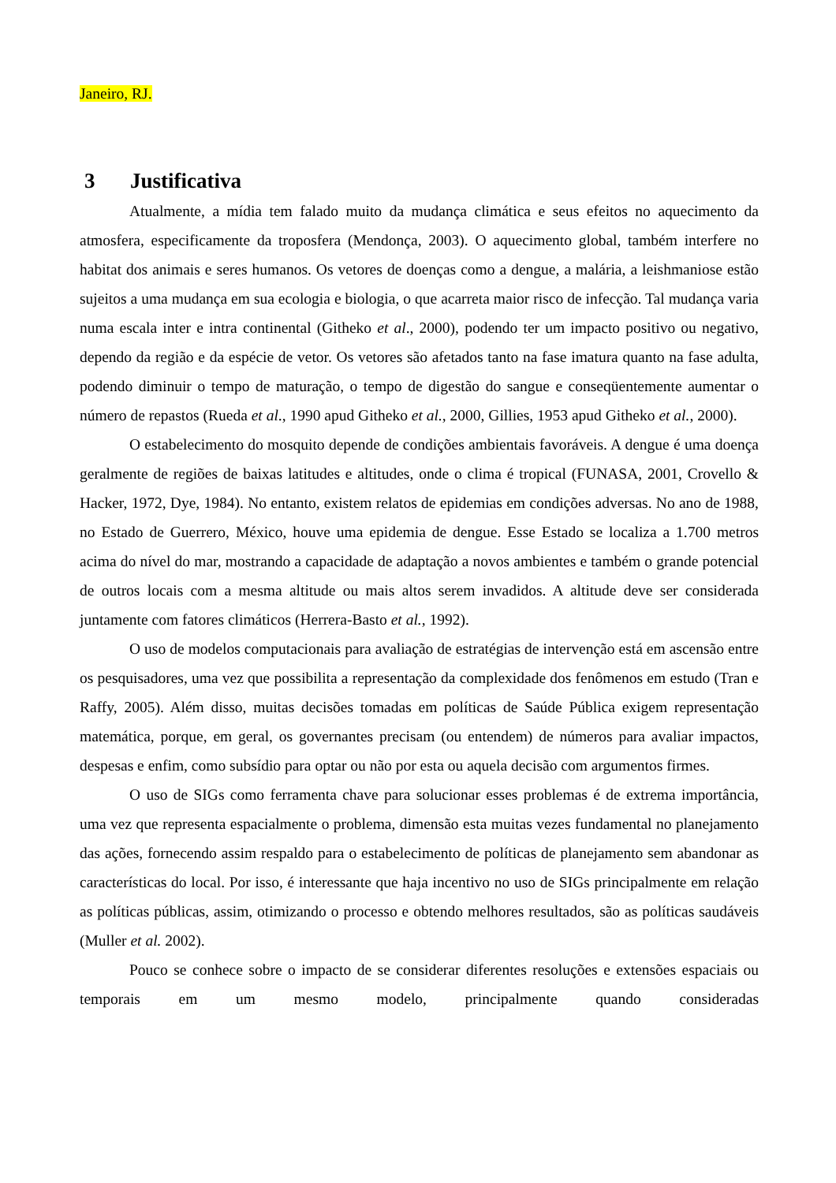Janeiro, RJ.
3 Justificativa
Atualmente, a mídia tem falado muito da mudança climática e seus efeitos no aquecimento da atmosfera, especificamente da troposfera (Mendonça, 2003). O aquecimento global, também interfere no habitat dos animais e seres humanos. Os vetores de doenças como a dengue, a malária, a leishmaniose estão sujeitos a uma mudança em sua ecologia e biologia, o que acarreta maior risco de infecção. Tal mudança varia numa escala inter e intra continental (Githeko et al., 2000), podendo ter um impacto positivo ou negativo, dependo da região e da espécie de vetor. Os vetores são afetados tanto na fase imatura quanto na fase adulta, podendo diminuir o tempo de maturação, o tempo de digestão do sangue e conseqüentemente aumentar o número de repastos (Rueda et al., 1990 apud Githeko et al., 2000, Gillies, 1953 apud Githeko et al., 2000).
O estabelecimento do mosquito depende de condições ambientais favoráveis. A dengue é uma doença geralmente de regiões de baixas latitudes e altitudes, onde o clima é tropical (FUNASA, 2001, Crovello & Hacker, 1972, Dye, 1984). No entanto, existem relatos de epidemias em condições adversas. No ano de 1988, no Estado de Guerrero, México, houve uma epidemia de dengue. Esse Estado se localiza a 1.700 metros acima do nível do mar, mostrando a capacidade de adaptação a novos ambientes e também o grande potencial de outros locais com a mesma altitude ou mais altos serem invadidos. A altitude deve ser considerada juntamente com fatores climáticos (Herrera-Basto et al., 1992).
O uso de modelos computacionais para avaliação de estratégias de intervenção está em ascensão entre os pesquisadores, uma vez que possibilita a representação da complexidade dos fenômenos em estudo (Tran e Raffy, 2005). Além disso, muitas decisões tomadas em políticas de Saúde Pública exigem representação matemática, porque, em geral, os governantes precisam (ou entendem) de números para avaliar impactos, despesas e enfim, como subsídio para optar ou não por esta ou aquela decisão com argumentos firmes.
O uso de SIGs como ferramenta chave para solucionar esses problemas é de extrema importância, uma vez que representa espacialmente o problema, dimensão esta muitas vezes fundamental no planejamento das ações, fornecendo assim respaldo para o estabelecimento de políticas de planejamento sem abandonar as características do local. Por isso, é interessante que haja incentivo no uso de SIGs principalmente em relação as políticas públicas, assim, otimizando o processo e obtendo melhores resultados, são as políticas saudáveis (Muller et al. 2002).
Pouco se conhece sobre o impacto de se considerar diferentes resoluções e extensões espaciais ou temporais em um mesmo modelo, principalmente quando consideradas